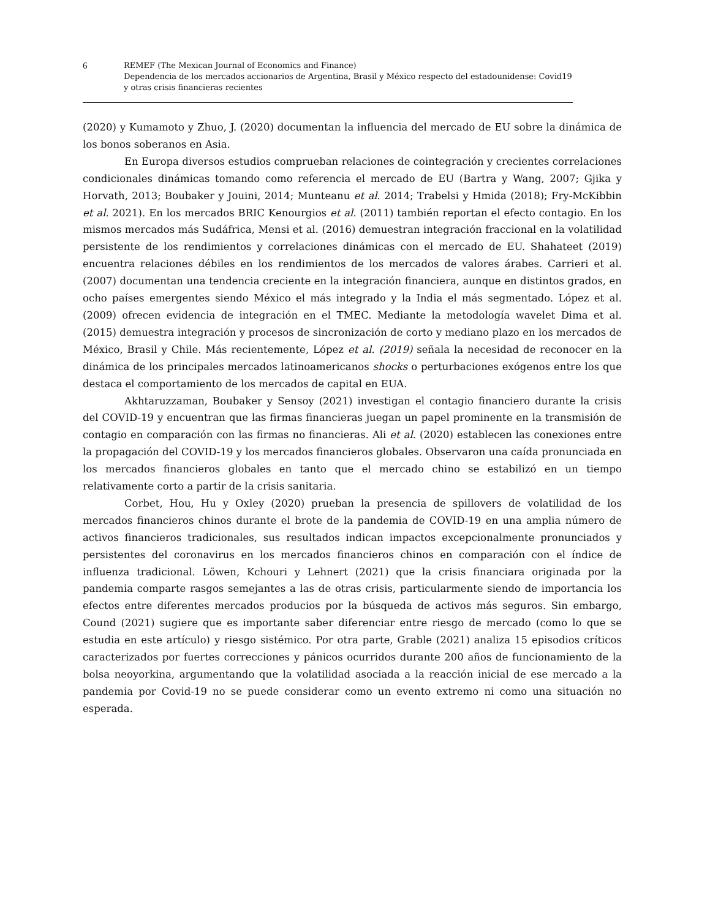6
REMEF (The Mexican Journal of Economics and Finance)
Dependencia de los mercados accionarios de Argentina, Brasil y México respecto del estadounidense: Covid19 y otras crisis financieras recientes
(2020) y Kumamoto y Zhuo, J. (2020) documentan la influencia del mercado de EU sobre la dinámica de los bonos soberanos en Asia.
En Europa diversos estudios comprueban relaciones de cointegración y crecientes correlaciones condicionales dinámicas tomando como referencia el mercado de EU (Bartra y Wang, 2007; Gjika y Horvath, 2013; Boubaker y Jouini, 2014; Munteanu et al. 2014; Trabelsi y Hmida (2018); Fry-McKibbin et al. 2021). En los mercados BRIC Kenourgios et al. (2011) también reportan el efecto contagio. En los mismos mercados más Sudáfrica, Mensi et al. (2016) demuestran integración fraccional en la volatilidad persistente de los rendimientos y correlaciones dinámicas con el mercado de EU. Shahateet (2019) encuentra relaciones débiles en los rendimientos de los mercados de valores árabes. Carrieri et al. (2007) documentan una tendencia creciente en la integración financiera, aunque en distintos grados, en ocho países emergentes siendo México el más integrado y la India el más segmentado. López et al. (2009) ofrecen evidencia de integración en el TMEC. Mediante la metodología wavelet Dima et al. (2015) demuestra integración y procesos de sincronización de corto y mediano plazo en los mercados de México, Brasil y Chile. Más recientemente, López et al. (2019) señala la necesidad de reconocer en la dinámica de los principales mercados latinoamericanos shocks o perturbaciones exógenos entre los que destaca el comportamiento de los mercados de capital en EUA.
Akhtaruzzaman, Boubaker y Sensoy (2021) investigan el contagio financiero durante la crisis del COVID-19 y encuentran que las firmas financieras juegan un papel prominente en la transmisión de contagio en comparación con las firmas no financieras. Ali et al. (2020) establecen las conexiones entre la propagación del COVID-19 y los mercados financieros globales. Observaron una caída pronunciada en los mercados financieros globales en tanto que el mercado chino se estabilizó en un tiempo relativamente corto a partir de la crisis sanitaria.
Corbet, Hou, Hu y Oxley (2020) prueban la presencia de spillovers de volatilidad de los mercados financieros chinos durante el brote de la pandemia de COVID-19 en una amplia número de activos financieros tradicionales, sus resultados indican impactos excepcionalmente pronunciados y persistentes del coronavirus en los mercados financieros chinos en comparación con el índice de influenza tradicional. Löwen, Kchouri y Lehnert (2021) que la crisis financiara originada por la pandemia comparte rasgos semejantes a las de otras crisis, particularmente siendo de importancia los efectos entre diferentes mercados producios por la búsqueda de activos más seguros. Sin embargo, Cound (2021) sugiere que es importante saber diferenciar entre riesgo de mercado (como lo que se estudia en este artículo) y riesgo sistémico. Por otra parte, Grable (2021) analiza 15 episodios críticos caracterizados por fuertes correcciones y pánicos ocurridos durante 200 años de funcionamiento de la bolsa neoyorkina, argumentando que la volatilidad asociada a la reacción inicial de ese mercado a la pandemia por Covid-19 no se puede considerar como un evento extremo ni como una situación no esperada.